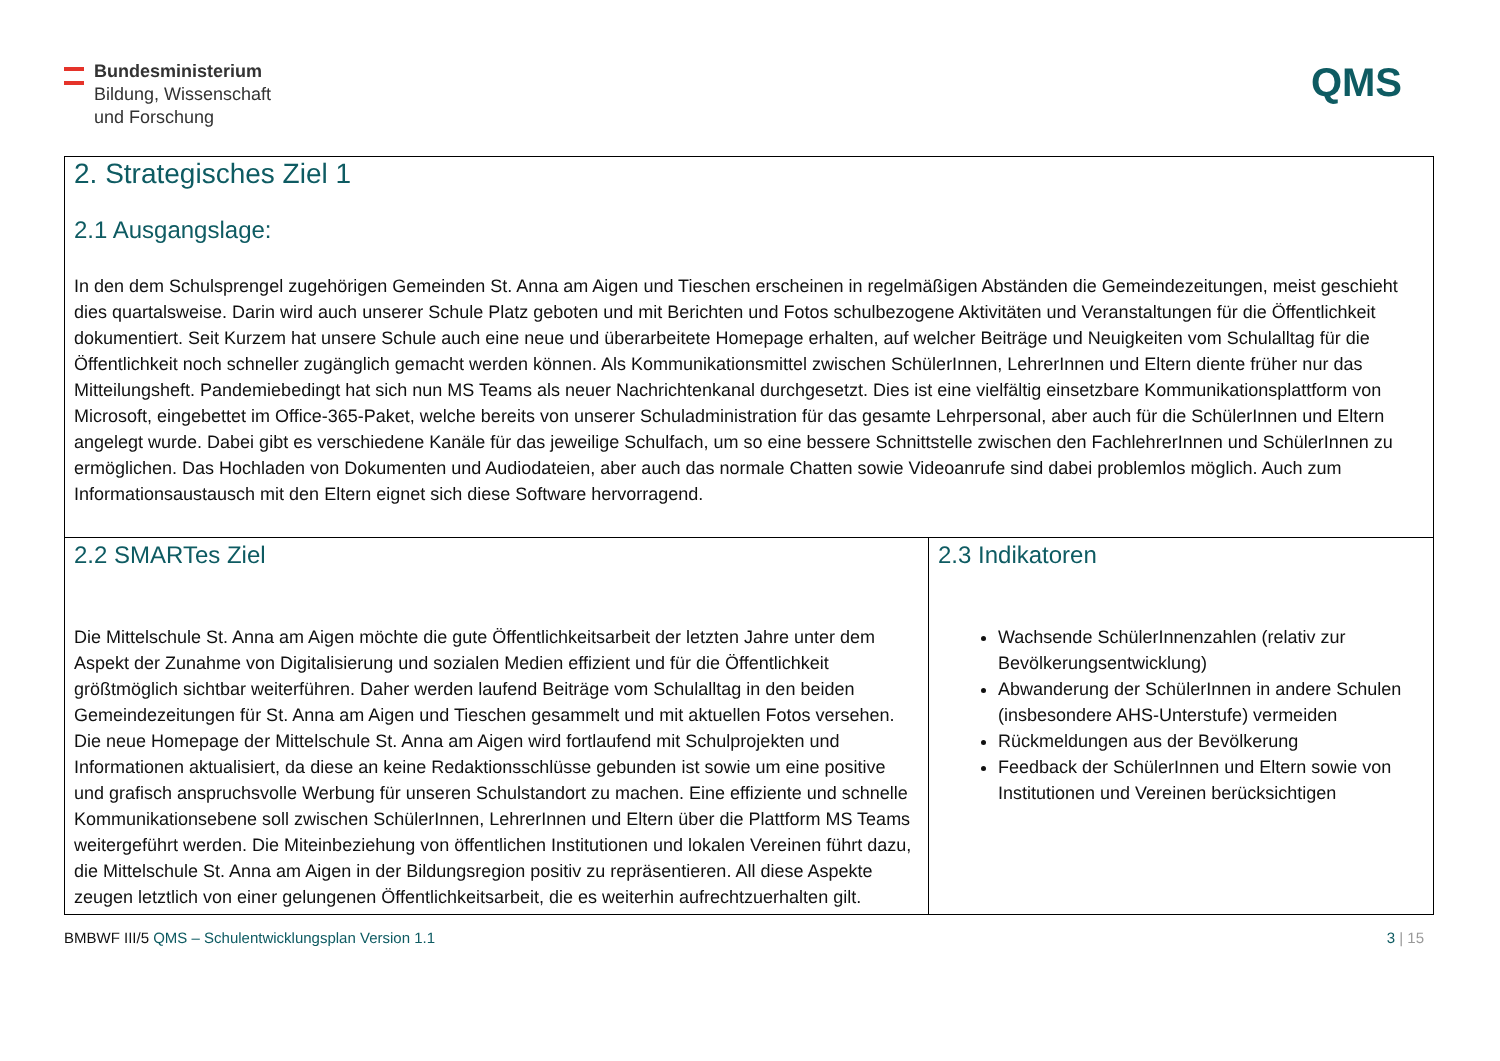Bundesministerium
Bildung, Wissenschaft
und Forschung
QMS
| 2. Strategisches Ziel 1 2.1 Ausgangslage: In den dem Schulsprengel zugehörigen Gemeinden St. Anna am Aigen und Tieschen erscheinen in regelmäßigen Abständen die Gemeindezeitungen, meist geschieht dies quartalsweise. Darin wird auch unserer Schule Platz geboten und mit Berichten und Fotos schulbezogene Aktivitäten und Veranstaltungen für die Öffentlichkeit dokumentiert. Seit Kurzem hat unsere Schule auch eine neue und überarbeitete Homepage erhalten, auf welcher Beiträge und Neuigkeiten vom Schulalltag für die Öffentlichkeit noch schneller zugänglich gemacht werden können. Als Kommunikationsmittel zwischen SchülerInnen, LehrerInnen und Eltern diente früher nur das Mitteilungsheft. Pandemiebedingt hat sich nun MS Teams als neuer Nachrichtenkanal durchgesetzt. Dies ist eine vielfältig einsetzbare Kommunikationsplattform von Microsoft, eingebettet im Office-365-Paket, welche bereits von unserer Schuladministration für das gesamte Lehrpersonal, aber auch für die SchülerInnen und Eltern angelegt wurde. Dabei gibt es verschiedene Kanäle für das jeweilige Schulfach, um so eine bessere Schnittstelle zwischen den FachlehrerInnen und SchülerInnen zu ermöglichen. Das Hochladen von Dokumenten und Audiodateien, aber auch das normale Chatten sowie Videoanrufe sind dabei problemlos möglich. Auch zum Informationsaustausch mit den Eltern eignet sich diese Software hervorragend. | |
| 2.2 SMARTes Ziel Die Mittelschule St. Anna am Aigen möchte die gute Öffentlichkeitsarbeit der letzten Jahre unter dem Aspekt der Zunahme von Digitalisierung und sozialen Medien effizient und für die Öffentlichkeit größtmöglich sichtbar weiterführen. Daher werden laufend Beiträge vom Schulalltag in den beiden Gemeindezeitungen für St. Anna am Aigen und Tieschen gesammelt und mit aktuellen Fotos versehen. Die neue Homepage der Mittelschule St. Anna am Aigen wird fortlaufend mit Schulprojekten und Informationen aktualisiert, da diese an keine Redaktionsschlüsse gebunden ist sowie um eine positive und grafisch anspruchsvolle Werbung für unseren Schulstandort zu machen. Eine effiziente und schnelle Kommunikationsebene soll zwischen SchülerInnen, LehrerInnen und Eltern über die Plattform MS Teams weitergeführt werden. Die Miteinbeziehung von öffentlichen Institutionen und lokalen Vereinen führt dazu, die Mittelschule St. Anna am Aigen in der Bildungsregion positiv zu repräsentieren. All diese Aspekte zeugen letztlich von einer gelungenen Öffentlichkeitsarbeit, die es weiterhin aufrechtzuerhalten gilt. | 2.3 Indikatoren Wachsende SchülerInnenzahlen (relativ zur Bevölkerungsentwicklung) Abwanderung der SchülerInnen in andere Schulen (insbesondere AHS-Unterstufe) vermeiden Rückmeldungen aus der Bevölkerung Feedback der SchülerInnen und Eltern sowie von Institutionen und Vereinen berücksichtigen |
BMBWF III/5 QMS – Schulentwicklungsplan Version 1.1
3 | 15